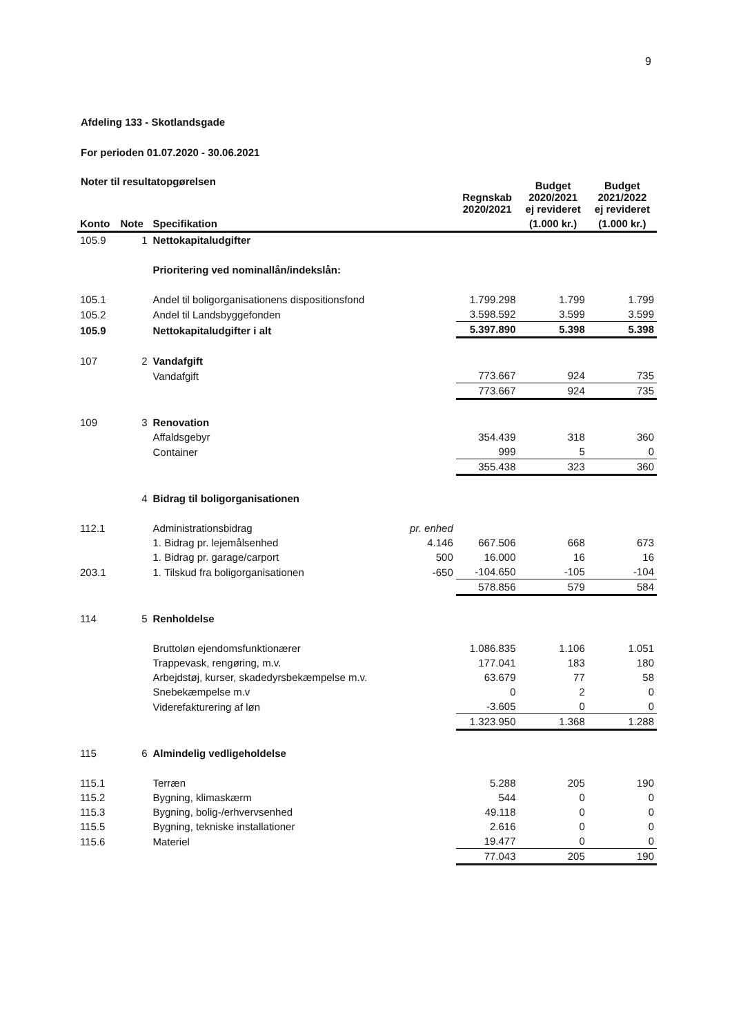9
Afdeling 133 - Skotlandsgade
For perioden 01.07.2020 - 30.06.2021
Noter til resultatopgørelsen
| | | | | Regnskab 2020/2021 | Budget 2020/2021 ej revideret | Budget 2021/2022 ej revideret |
| --- | --- | --- | --- | --- | --- | --- |
| Konto | Note | Specifikation | | | (1.000 kr.) | (1.000 kr.) |
| 105.9 | 1 | Nettokapitaludgifter | | | | |
| | | Prioritering ved nominallån/indekslån: | | | | |
| 105.1 | | Andel til boligorganisationens dispositionsfond | | 1.799.298 | 1.799 | 1.799 |
| 105.2 | | Andel til Landsbyggefonden | | 3.598.592 | 3.599 | 3.599 |
| 105.9 | | Nettokapitaludgifter i alt | | 5.397.890 | 5.398 | 5.398 |
| 107 | 2 | Vandafgift | | | | |
| | | Vandafgift | | 773.667 | 924 | 735 |
| | | | | 773.667 | 924 | 735 |
| 109 | 3 | Renovation | | | | |
| | | Affaldsgebyr | | 354.439 | 318 | 360 |
| | | Container | | 999 | 5 | 0 |
| | | | | 355.438 | 323 | 360 |
| | 4 | Bidrag til boligorganisationen | | | | |
| 112.1 | | Administrationsbidrag | pr. enhed | | | |
| | | 1. Bidrag pr. lejemålsenhed | 4.146 | 667.506 | 668 | 673 |
| | | 1. Bidrag pr. garage/carport | 500 | 16.000 | 16 | 16 |
| 203.1 | | 1. Tilskud fra boligorganisationen | -650 | -104.650 | -105 | -104 |
| | | | | 578.856 | 579 | 584 |
| 114 | 5 | Renholdelse | | | | |
| | | Bruttoløn ejendomsfunktionærer | | 1.086.835 | 1.106 | 1.051 |
| | | Trappevask, rengøring, m.v. | | 177.041 | 183 | 180 |
| | | Arbejdstøj, kurser, skadedyrsbekæmpelse m.v. | | 63.679 | 77 | 58 |
| | | Snebekæmpelse m.v | | 0 | 2 | 0 |
| | | Viderefakturering af løn | | -3.605 | 0 | 0 |
| | | | | 1.323.950 | 1.368 | 1.288 |
| 115 | 6 | Almindelig vedligeholdelse | | | | |
| 115.1 | | Terræn | | 5.288 | 205 | 190 |
| 115.2 | | Bygning, klimaskærm | | 544 | 0 | 0 |
| 115.3 | | Bygning, bolig-/erhvervsenhed | | 49.118 | 0 | 0 |
| 115.5 | | Bygning, tekniske installationer | | 2.616 | 0 | 0 |
| 115.6 | | Materiel | | 19.477 | 0 | 0 |
| | | | | 77.043 | 205 | 190 |